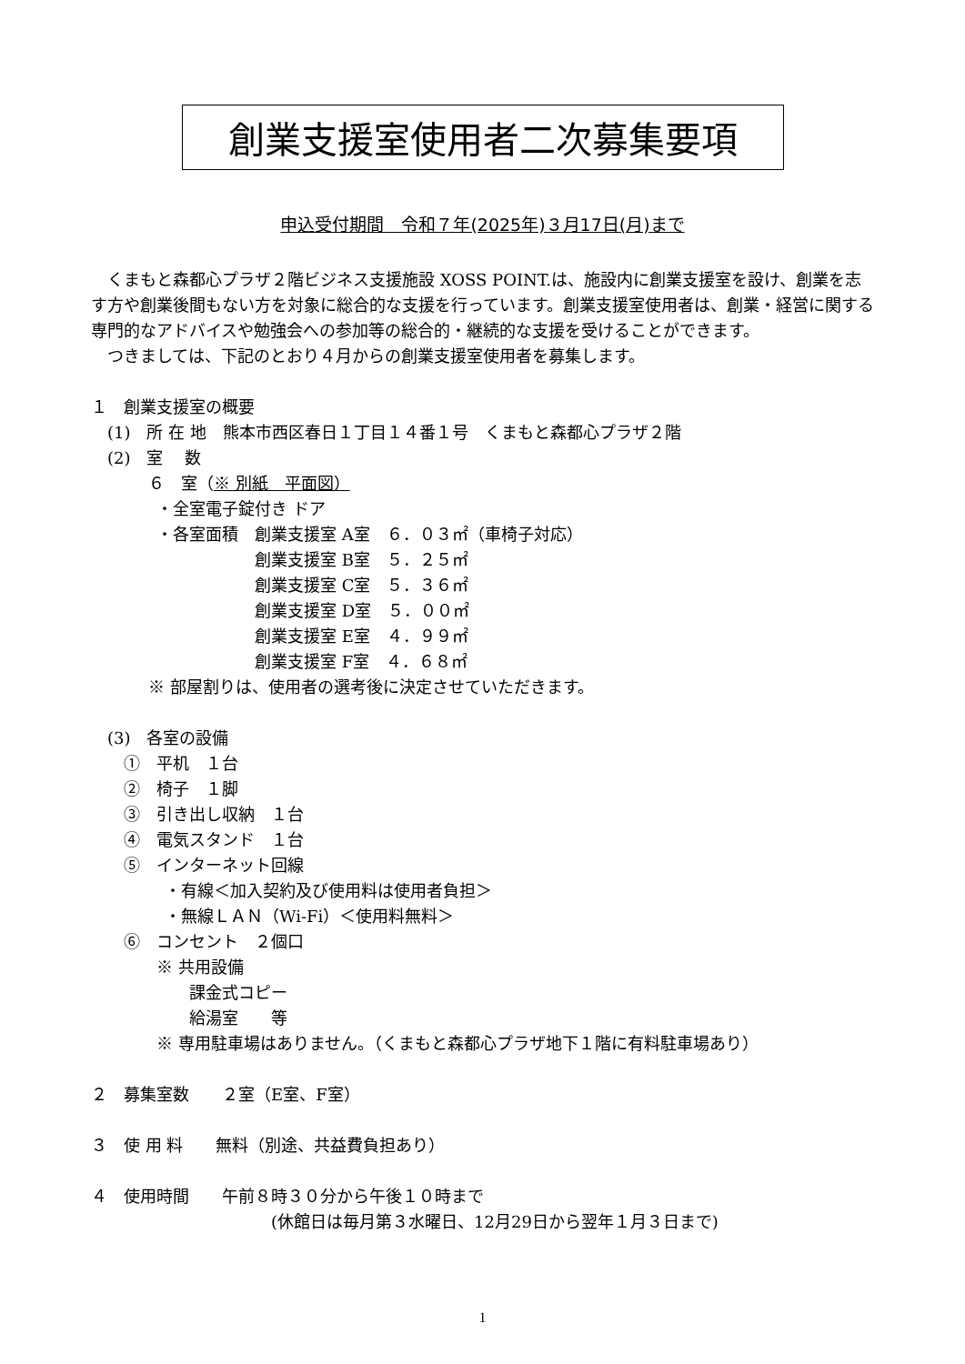創業支援室使用者二次募集要項
申込受付期間　令和７年(2025年)３月17日(月)まで
くまもと森都心プラザ２階ビジネス支援施設 XOSS POINT.は、施設内に創業支援室を設け、創業を志す方や創業後間もない方を対象に総合的な支援を行っています。創業支援室使用者は、創業・経営に関する専門的なアドバイスや勉強会への参加等の総合的・継続的な支援を受けることができます。
つきましては、下記のとおり４月からの創業支援室使用者を募集します。
１　創業支援室の概要
(1)　所 在 地　熊本市西区春日１丁目１４番１号　くまもと森都心プラザ２階
(2)　室　 数
６　室（※ 別紙　平面図）
・全室電子錠付き ドア
・各室面積　創業支援室 A室　６．０３㎡（車椅子対応）
創業支援室 B室　５．２５㎡
創業支援室 C室　５．３６㎡
創業支援室 D室　５．００㎡
創業支援室 E室　４．９９㎡
創業支援室 F室　４．６８㎡
※ 部屋割りは、使用者の選考後に決定させていただきます。
(3)　各室の設備
①　平机　１台
②　椅子　１脚
③　引き出し収納　１台
④　電気スタンド　１台
⑤　インターネット回線
・有線＜加入契約及び使用料は使用者負担＞
・無線ＬＡＮ（Wi-Fi）＜使用料無料＞
⑥　コンセント　２個口
※ 共用設備
課金式コピー
給湯室　　等
※ 専用駐車場はありません。（くまもと森都心プラザ地下１階に有料駐車場あり）
２　募集室数　　２室（E室、F室）
３　使 用 料　　無料（別途、共益費負担あり）
４　使用時間　　午前８時３０分から午後１０時まで
(休館日は毎月第３水曜日、12月29日から翌年１月３日まで)
1